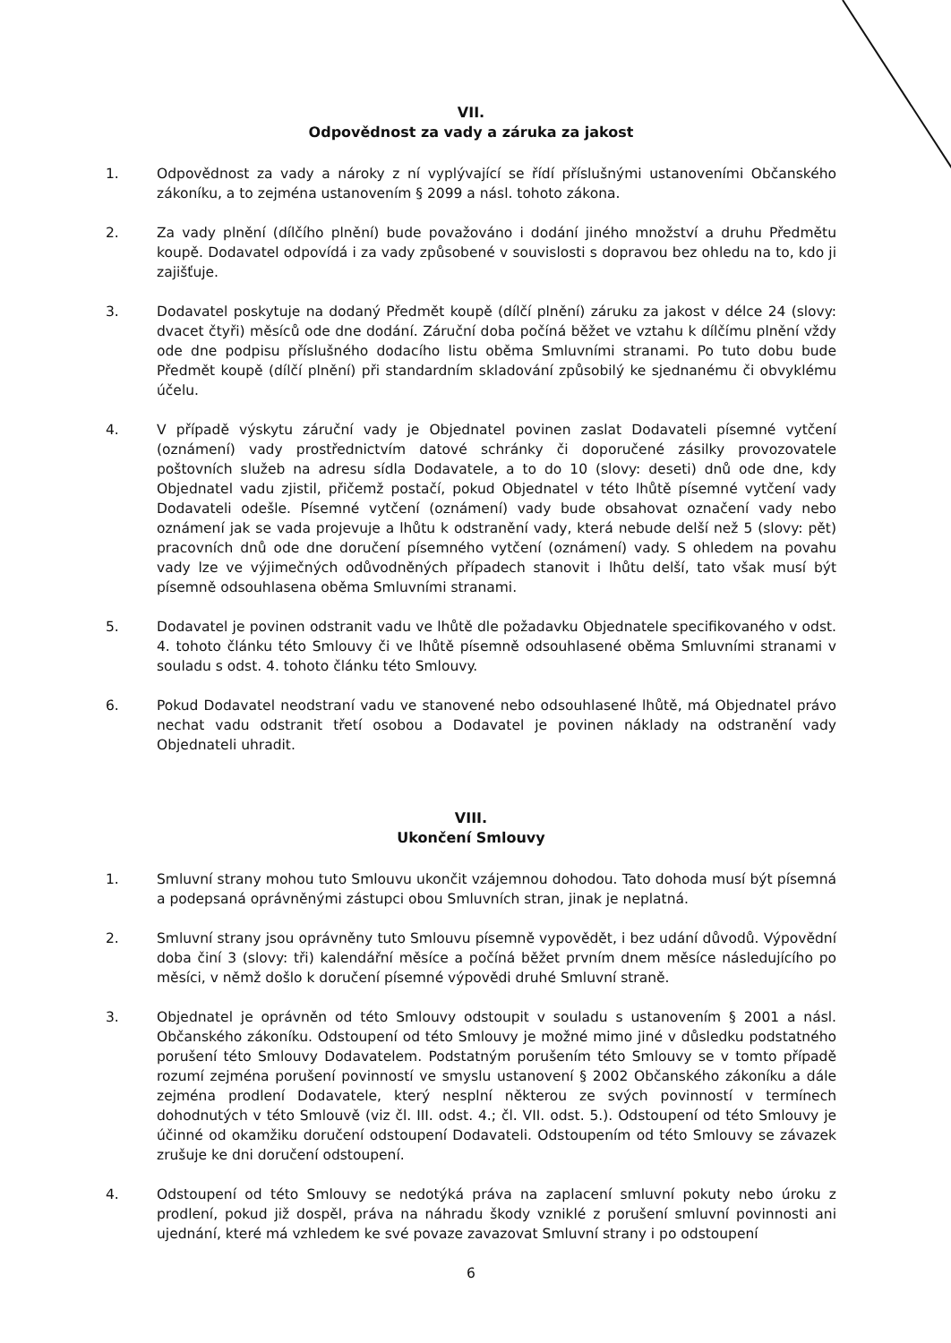VII.
Odpovědnost za vady a záruka za jakost
1. Odpovědnost za vady a nároky z ní vyplývající se řídí příslušnými ustanoveními Občanského zákoníku, a to zejména ustanovením § 2099 a násl. tohoto zákona.
2. Za vady plnění (dílčího plnění) bude považováno i dodání jiného množství a druhu Předmětu koupě. Dodavatel odpovídá i za vady způsobené v souvislosti s dopravou bez ohledu na to, kdo ji zajišťuje.
3. Dodavatel poskytuje na dodaný Předmět koupě (dílčí plnění) záruku za jakost v délce 24 (slovy: dvacet čtyři) měsíců ode dne dodání. Záruční doba počíná běžet ve vztahu k dílčímu plnění vždy ode dne podpisu příslušného dodacího listu oběma Smluvními stranami. Po tuto dobu bude Předmět koupě (dílčí plnění) při standardním skladování způsobilý ke sjednanému či obvyklému účelu.
4. V případě výskytu záruční vady je Objednatel povinen zaslat Dodavateli písemné vytčení (oznámení) vady prostřednictvím datové schránky či doporučené zásilky provozovatele poštovních služeb na adresu sídla Dodavatele, a to do 10 (slovy: deseti) dnů ode dne, kdy Objednatel vadu zjistil, přičemž postačí, pokud Objednatel v této lhůtě písemné vytčení vady Dodavateli odešle. Písemné vytčení (oznámení) vady bude obsahovat označení vady nebo oznámení jak se vada projevuje a lhůtu k odstranění vady, která nebude delší než 5 (slovy: pět) pracovních dnů ode dne doručení písemného vytčení (oznámení) vady. S ohledem na povahu vady lze ve výjimečných odůvodněných případech stanovit i lhůtu delší, tato však musí být písemně odsouhlasena oběma Smluvními stranami.
5. Dodavatel je povinen odstranit vadu ve lhůtě dle požadavku Objednatele specifikovaného v odst. 4. tohoto článku této Smlouvy či ve lhůtě písemně odsouhlasené oběma Smluvními stranami v souladu s odst. 4. tohoto článku této Smlouvy.
6. Pokud Dodavatel neodstraní vadu ve stanovené nebo odsouhlasené lhůtě, má Objednatel právo nechat vadu odstranit třetí osobou a Dodavatel je povinen náklady na odstranění vady Objednateli uhradit.
VIII.
Ukončení Smlouvy
1. Smluvní strany mohou tuto Smlouvu ukončit vzájemnou dohodou. Tato dohoda musí být písemná a podepsaná oprávněnými zástupci obou Smluvních stran, jinak je neplatná.
2. Smluvní strany jsou oprávněny tuto Smlouvu písemně vypovědět, i bez udání důvodů. Výpovědní doba činí 3 (slovy: tři) kalendářní měsíce a počíná běžet prvním dnem měsíce následujícího po měsíci, v němž došlo k doručení písemné výpovědi druhé Smluvní straně.
3. Objednatel je oprávněn od této Smlouvy odstoupit v souladu s ustanovením § 2001 a násl. Občanského zákoníku. Odstoupení od této Smlouvy je možné mimo jiné v důsledku podstatného porušení této Smlouvy Dodavatelem. Podstatným porušením této Smlouvy se v tomto případě rozumí zejména porušení povinností ve smyslu ustanovení § 2002 Občanského zákoníku a dále zejména prodlení Dodavatele, který nesplní některou ze svých povinností v termínech dohodnutých v této Smlouvě (viz čl. III. odst. 4.; čl. VII. odst. 5.). Odstoupení od této Smlouvy je účinné od okamžiku doručení odstoupení Dodavateli. Odstoupením od této Smlouvy se závazek zrušuje ke dni doručení odstoupení.
4. Odstoupení od této Smlouvy se nedotýká práva na zaplacení smluvní pokuty nebo úroku z prodlení, pokud již dospěl, práva na náhradu škody vzniklé z porušení smluvní povinnosti ani ujednání, které má vzhledem ke své povaze zavazovat Smluvní strany i po odstoupení
6